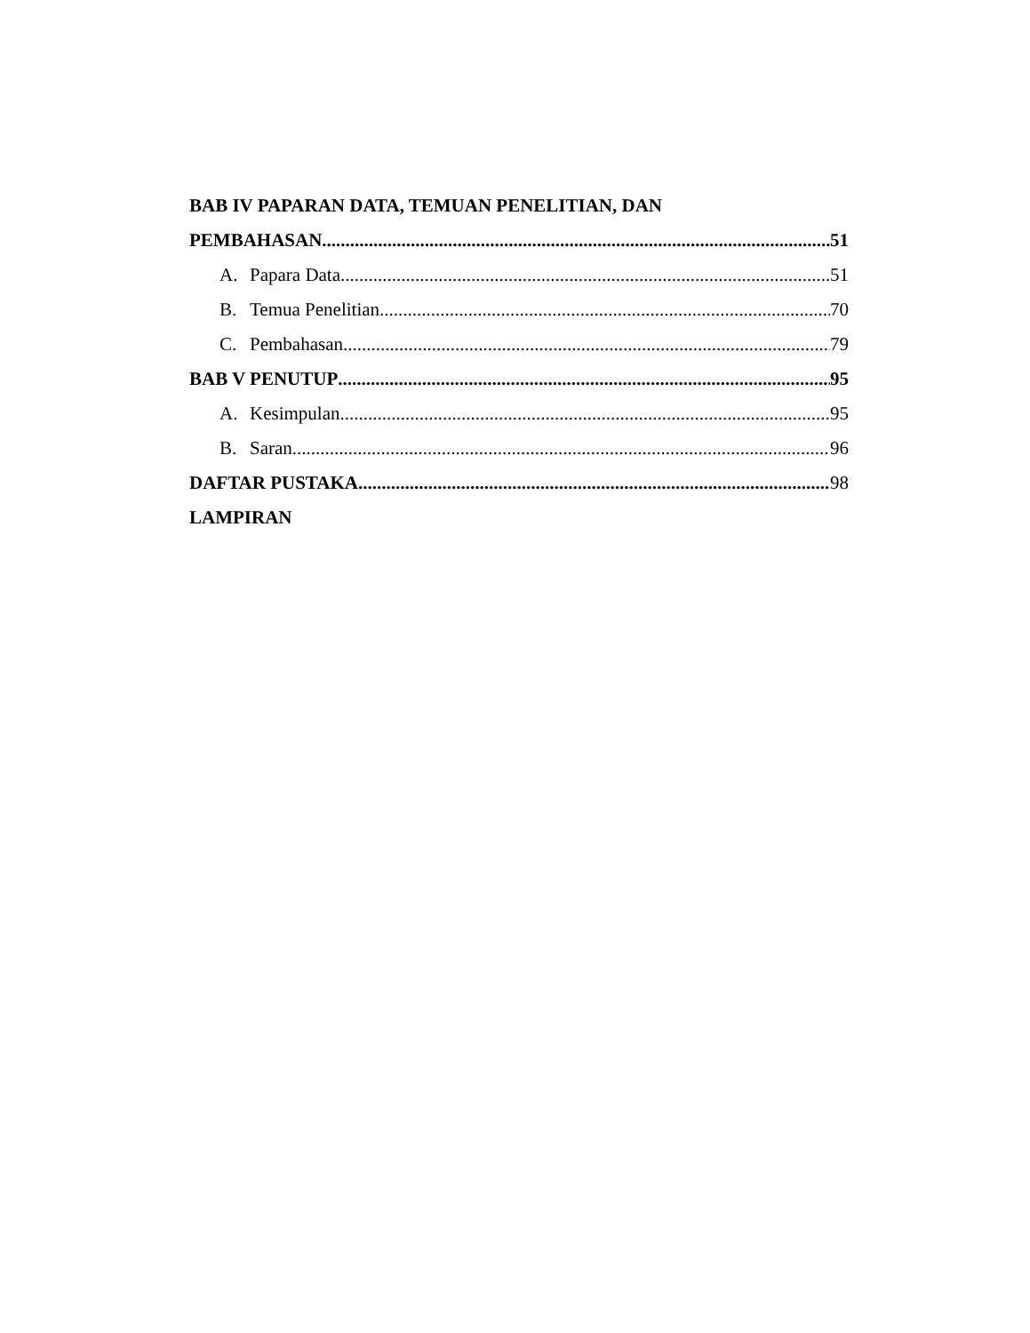BAB IV PAPARAN DATA, TEMUAN PENELITIAN, DAN
PEMBAHASAN 51
A. Papara Data 51
B. Temua Penelitian 70
C. Pembahasan 79
BAB V PENUTUP 95
A. Kesimpulan 95
B. Saran 96
DAFTAR PUSTAKA 98
LAMPIRAN